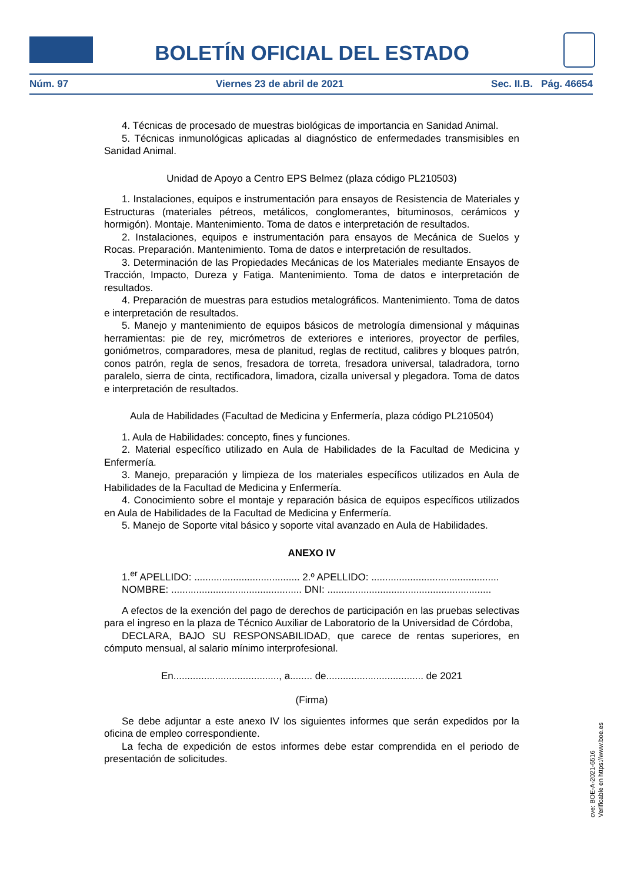BOLETÍN OFICIAL DEL ESTADO
Núm. 97 Viernes 23 de abril de 2021 Sec. II.B. Pág. 46654
4. Técnicas de procesado de muestras biológicas de importancia en Sanidad Animal.
5. Técnicas inmunológicas aplicadas al diagnóstico de enfermedades transmisibles en Sanidad Animal.
Unidad de Apoyo a Centro EPS Belmez (plaza código PL210503)
1. Instalaciones, equipos e instrumentación para ensayos de Resistencia de Materiales y Estructuras (materiales pétreos, metálicos, conglomerantes, bituminosos, cerámicos y hormigón). Montaje. Mantenimiento. Toma de datos e interpretación de resultados.
2. Instalaciones, equipos e instrumentación para ensayos de Mecánica de Suelos y Rocas. Preparación. Mantenimiento. Toma de datos e interpretación de resultados.
3. Determinación de las Propiedades Mecánicas de los Materiales mediante Ensayos de Tracción, Impacto, Dureza y Fatiga. Mantenimiento. Toma de datos e interpretación de resultados.
4. Preparación de muestras para estudios metalográficos. Mantenimiento. Toma de datos e interpretación de resultados.
5. Manejo y mantenimiento de equipos básicos de metrología dimensional y máquinas herramientas: pie de rey, micrómetros de exteriores e interiores, proyector de perfiles, goniómetros, comparadores, mesa de planitud, reglas de rectitud, calibres y bloques patrón, conos patrón, regla de senos, fresadora de torreta, fresadora universal, taladradora, torno paralelo, sierra de cinta, rectificadora, limadora, cizalla universal y plegadora. Toma de datos e interpretación de resultados.
Aula de Habilidades (Facultad de Medicina y Enfermería, plaza código PL210504)
1. Aula de Habilidades: concepto, fines y funciones.
2. Material específico utilizado en Aula de Habilidades de la Facultad de Medicina y Enfermería.
3. Manejo, preparación y limpieza de los materiales específicos utilizados en Aula de Habilidades de la Facultad de Medicina y Enfermería.
4. Conocimiento sobre el montaje y reparación básica de equipos específicos utilizados en Aula de Habilidades de la Facultad de Medicina y Enfermería.
5. Manejo de Soporte vital básico y soporte vital avanzado en Aula de Habilidades.
ANEXO IV
1.<sup>er</sup> APELLIDO: ...................................... 2.º APELLIDO: ..............................................
NOMBRE: ............................................... DNI: ...........................................................
A efectos de la exención del pago de derechos de participación en las pruebas selectivas para el ingreso en la plaza de Técnico Auxiliar de Laboratorio de la Universidad de Córdoba,
DECLARA, BAJO SU RESPONSABILIDAD, que carece de rentas superiores, en cómputo mensual, al salario mínimo interprofesional.
En......................................, a........ de................................... de 2021
(Firma)
Se debe adjuntar a este anexo IV los siguientes informes que serán expedidos por la oficina de empleo correspondiente.
La fecha de expedición de estos informes debe estar comprendida en el periodo de presentación de solicitudes.
cve: BOE-A-2021-6516
Verificable en https://www.boe.es